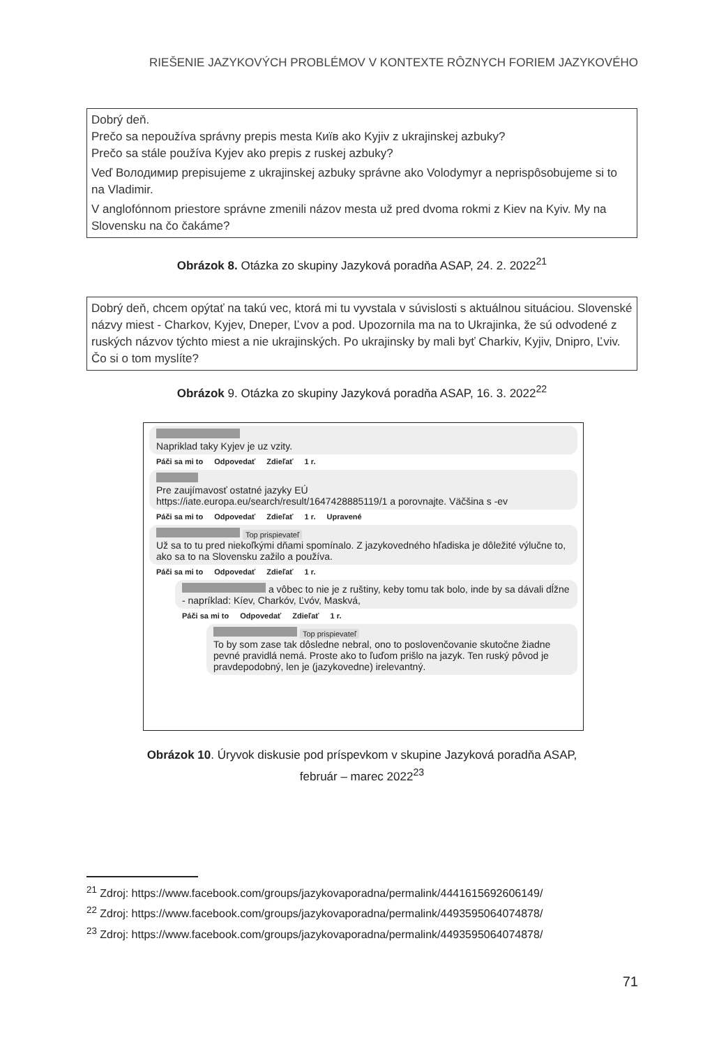RIEŠENIE JAZYKOVÝCH PROBLÉMOV V KONTEXTE RÔZNYCH FORIEM JAZYKOVÉHO
Dobrý deň.
Prečo sa nepoužíva správny prepis mesta Київ ako Kyjiv z ukrajinskej azbuky?
Prečo sa stále používa Kyjev ako prepis z ruskej azbuky?
Veď Володимир prepisujeme z ukrajinskej azbuky správne ako Volodymyr a neprispôsobujeme si to na Vladimir.
V anglofónnom priestore správne zmenili názov mesta už pred dvoma rokmi z Kiev na Kyiv. My na Slovensku na čo čakáme?
Obrázok 8. Otázka zo skupiny Jazyková poradňa ASAP, 24. 2. 2022<sup>21</sup>
Dobrý deň, chcem opýtať na takú vec, ktorá mi tu vyvstala v súvislosti s aktuálnou situáciou. Slovenské názvy miest - Charkov, Kyjev, Dneper, Ľvov a pod. Upozornila ma na to Ukrajinka, že sú odvodené z ruských názvov týchto miest a nie ukrajinských. Po ukrajinsky by mali byť Charkiv, Kyjiv, Dnipro, Ľviv. Čo si o tom myslíte?
Obrázok 9. Otázka zo skupiny Jazyková poradňa ASAP, 16. 3. 2022<sup>22</sup>
Napriklad taky Kyjev je uz vzity.
Páči sa mi to Odpovedať Zdieľať 1 r.
Pre zaujímavosť ostatné jazyky EÚ
https://iate.europa.eu/search/result/1647428885119/1 a porovnajte. Väčšina s -ev
Páči sa mi to Odpovedať Zdieľať 1 r. Upravené
Top prispievateľ
Už sa to tu pred niekoľkými dňami spomínalo. Z jazykovedného hľadiska je dôležité výlučne to, ako sa to na Slovensku zažilo a používa.
Páči sa mi to Odpovedať Zdieľať 1 r.
a vôbec to nie je z ruštiny, keby tomu tak bolo, inde by sa dávali dĺžne - napríklad: Kíev, Charkóv, Ľvóv, Maskvá,
Páči sa mi to Odpovedať Zdieľať 1 r.
Top prispievateľ
To by som zase tak dôsledne nebral, ono to poslovenčovanie skutočne žiadne pevné pravidlá nemá. Proste ako to ľuďom prišlo na jazyk. Ten ruský pôvod je pravdepodobný, len je (jazykovedne) irelevantný.
Obrázok 10. Úryvok diskusie pod príspevkom v skupine Jazyková poradňa ASAP,
február – marec 2022<sup>23</sup>
<sup>21</sup> Zdroj: https://www.facebook.com/groups/jazykovaporadna/permalink/4441615692606149/
<sup>22</sup> Zdroj: https://www.facebook.com/groups/jazykovaporadna/permalink/4493595064074878/
<sup>23</sup> Zdroj: https://www.facebook.com/groups/jazykovaporadna/permalink/4493595064074878/
71